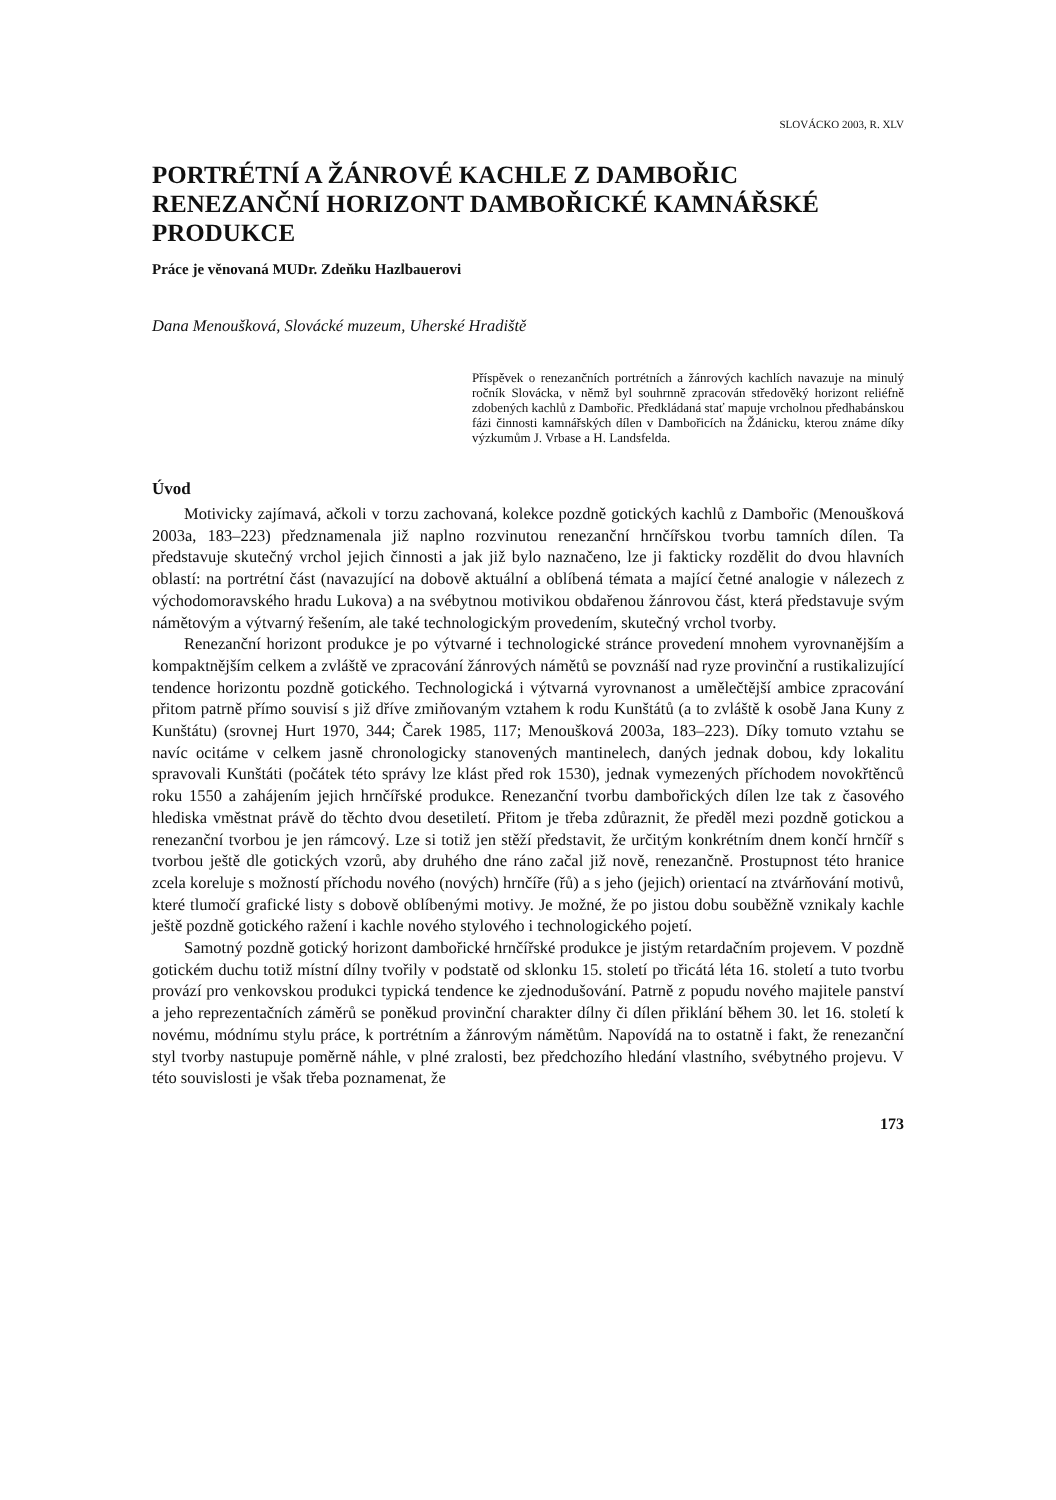SLOVÁCKO 2003, R. XLV
PORTRÉTNÍ A ŽÁNROVÉ KACHLE Z DAMBOŘIC
RENEZANČNÍ HORIZONT DAMBOŘICKÉ KAMNÁŘSKÉ PRODUKCE
Práce je věnovaná MUDr. Zdeňku Hazlbauerovi
Dana Menoušková, Slovácké muzeum, Uherské Hradiště
Příspěvek o renezančních portrétních a žánrových kachlích navazuje na minulý ročník Slovácka, v němž byl souhrnně zpracován středověký horizont reliéfně zdobených kachlů z Dambořic. Předkládaná stať mapuje vrcholnou předhabánskou fázi činnosti kamnářských dílen v Dambořicích na Ždánicku, kterou známe díky výzkumům J. Vrbase a H. Landsfelda.
Úvod
Motivicky zajímavá, ačkoli v torzu zachovaná, kolekce pozdně gotických kachlů z Dambořic (Menoušková 2003a, 183–223) předznamenala již naplno rozvinutou renezanční hrnčířskou tvorbu tamních dílen. Ta představuje skutečný vrchol jejich činnosti a jak již bylo naznačeno, lze ji fakticky rozdělit do dvou hlavních oblastí: na portrétní část (navazující na dobově aktuální a oblíbená témata a mající četné analogie v nálezech z východomoravského hradu Lukova) a na svébytnou motivikou obdařenou žánrovou část, která představuje svým námětovým a výtvarný řešením, ale také technologickým provedením, skutečný vrchol tvorby.
Renezanční horizont produkce je po výtvarné i technologické stránce provedení mnohem vyrovnanějším a kompaktnějším celkem a zvláště ve zpracování žánrových námětů se povznáší nad ryze provinční a rustikalizující tendence horizontu pozdně gotického. Technologická i výtvarná vyrovnanost a umělečtější ambice zpracování přitom patrně přímo souvisí s již dříve zmiňovaným vztahem k rodu Kunštátů (a to zvláště k osobě Jana Kuny z Kunštátu) (srovnej Hurt 1970, 344; Čarek 1985, 117; Menoušková 2003a, 183–223). Díky tomuto vztahu se navíc ocitáme v celkem jasně chronologicky stanovených mantinelech, daných jednak dobou, kdy lokalitu spravovali Kunštáti (počátek této správy lze klást před rok 1530), jednak vymezených příchodem novokřtěnců roku 1550 a zahájením jejich hrnčířské produkce. Renezanční tvorbu dambořických dílen lze tak z časového hlediska vměstnat právě do těchto dvou desetiletí. Přitom je třeba zdůraznit, že předěl mezi pozdně gotickou a renezanční tvorbou je jen rámcový. Lze si totiž jen stěží představit, že určitým konkrétním dnem končí hrnčíř s tvorbou ještě dle gotických vzorů, aby druhého dne ráno začal již nově, renezančně. Prostupnost této hranice zcela koreluje s možností příchodu nového (nových) hrnčíře (řů) a s jeho (jejich) orientací na ztvárňování motivů, které tlumočí grafické listy s dobově oblíbenými motivy. Je možné, že po jistou dobu souběžně vznikaly kachle ještě pozdně gotického ražení i kachle nového stylového i technologického pojetí.
Samotný pozdně gotický horizont dambořické hrnčířské produkce je jistým retardačním projevem. V pozdně gotickém duchu totiž místní dílny tvořily v podstatě od sklonku 15. století po třicátá léta 16. století a tuto tvorbu provází pro venkovskou produkci typická tendence ke zjednodušování. Patrně z popudu nového majitele panství a jeho reprezentačních záměrů se poněkud provinční charakter dílny či dílen přiklání během 30. let 16. století k novému, módnímu stylu práce, k portrétním a žánrovým námětům. Napovídá na to ostatně i fakt, že renezanční styl tvorby nastupuje poměrně náhle, v plné zralosti, bez předchozího hledání vlastního, svébytného projevu. V této souvislosti je však třeba poznamenat, že
173